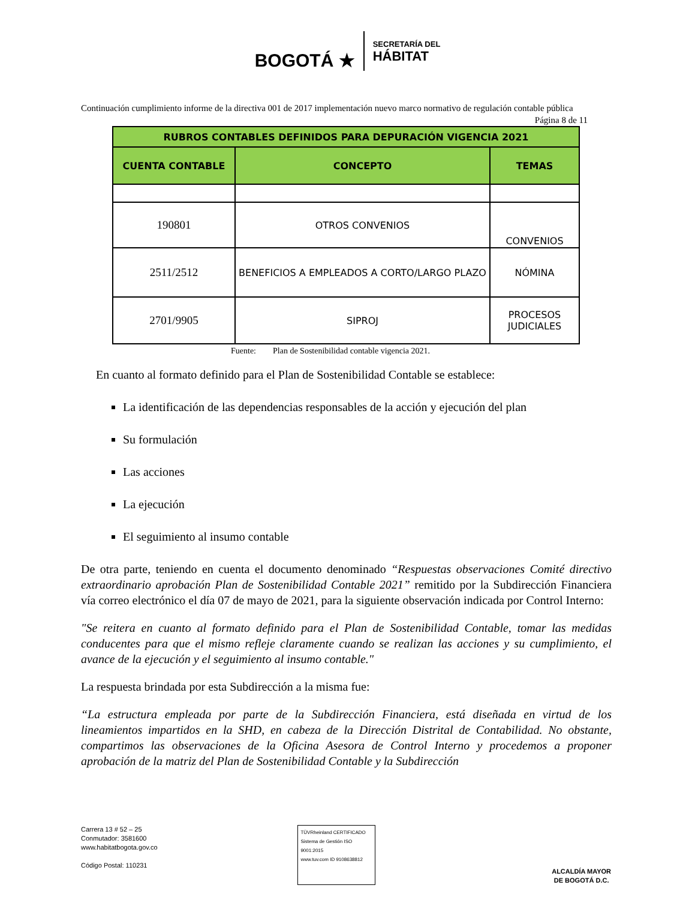BOGOTÁ ★
SECRETARÍA DEL
HÁBITAT
Continuación cumplimiento informe de la directiva 001 de 2017 implementación nuevo marco normativo de regulación contable pública Página 8 de 11
| RUBROS CONTABLES DEFINIDOS PARA DEPURACIÓN VIGENCIA 2021 | | |
| --- | --- | --- |
| CUENTA CONTABLE | CONCEPTO | TEMAS |
| 190801 | OTROS CONVENIOS | CONVENIOS |
| 2511/2512 | BENEFICIOS A EMPLEADOS A CORTO/LARGO PLAZO | NÓMINA |
| 2701/9905 | SIPROJ | PROCESOS JUDICIALES |
Fuente: Plan de Sostenibilidad contable vigencia 2021.
En cuanto al formato definido para el Plan de Sostenibilidad Contable se establece:
La identificación de las dependencias responsables de la acción y ejecución del plan
Su formulación
Las acciones
La ejecución
El seguimiento al insumo contable
De otra parte, teniendo en cuenta el documento denominado “Respuestas observaciones Comité directivo extraordinario aprobación Plan de Sostenibilidad Contable 2021” remitido por la Subdirección Financiera vía correo electrónico el día 07 de mayo de 2021, para la siguiente observación indicada por Control Interno:
"Se reitera en cuanto al formato definido para el Plan de Sostenibilidad Contable, tomar las medidas conducentes para que el mismo refleje claramente cuando se realizan las acciones y su cumplimiento, el avance de la ejecución y el seguimiento al insumo contable."
La respuesta brindada por esta Subdirección a la misma fue:
“La estructura empleada por parte de la Subdirección Financiera, está diseñada en virtud de los lineamientos impartidos en la SHD, en cabeza de la Dirección Distrital de Contabilidad. No obstante, compartimos las observaciones de la Oficina Asesora de Control Interno y procedemos a proponer aprobación de la matriz del Plan de Sostenibilidad Contable y la Subdirección
Carrera 13 # 52 – 25
Conmutador: 3581600
www.habitatbogota.gov.co
Código Postal: 110231
TÜVRheinland CERTIFICADO
Sistema de Gestión ISO 9001:2015
www.tuv.com ID 9108638812
ALCALDÍA MAYOR
DE BOGOTÁ D.C.